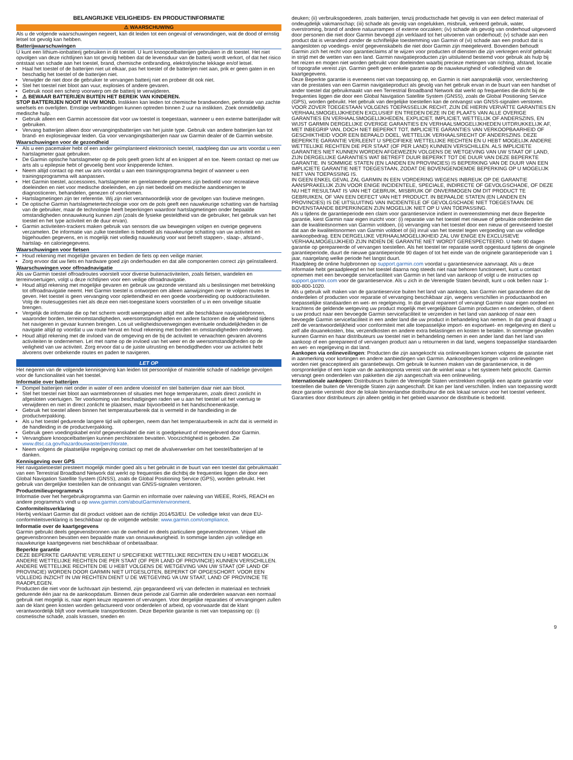BELANGRIJKE VEILIGHEIDS- EN PRODUCTINFORMATIE
⚠ WAARSCHUWING
Als u de volgende waarschuwingen negeert, kan dit leiden tot een ongeval of verwondingen, wat de dood of ernstig letsel tot gevolg kan hebben.
Batterijwaarschuwingen
U kunt een lithium-ionbatterij gebruiken in dit toestel. U kunt knoopcelbatterijen gebruiken in dit toestel. Het niet opvolgen van deze richtlijnen kan tot gevolg hebben dat de levensduur van de batterij wordt verkort, of dat het risico ontstaat van schade aan het toestel, brand, chemische ontbranding, elektrolytische lekkage en/of letsel.
Haal het toestel of de batterijen niet uit elkaar, pas het toestel of de batterijen niet aan, prik er geen gaten in en beschadig het toestel of de batterijen niet.
Verwijder de niet door de gebruiker te vervangen batterij niet en probeer dit ook niet.
Stel het toestel niet bloot aan vuur, explosies of andere gevaren.
Gebruik nooit een scherp voorwerp om de batterij te verwijderen.
⚠ BEWAAR BATTERIJEN BUITEN HET BEREIK VAN KINDEREN.
STOP BATTERIJEN NOOIT IN UW MOND. Inslikken kan leiden tot chemische brandwonden, perforatie van zachte weefsels en overlijden. Ernstige verbrandingen kunnen optreden binnen 2 uur na inslikken. Zoek onmiddellijk medische hulp.
Gebruik alleen een Garmin accessoire dat voor uw toestel is toegestaan, wanneer u een externe batterijlader wilt gebruiken.
Vervang batterijen alleen door vervangingsbatterijen van het juiste type. Gebruik van andere batterijen kan tot brand- en explosiegevaar leiden. Ga voor vervangingsbatterijen naar uw Garmin dealer of de Garmin website.
Waarschuwingen voor de gezondheid
Als u een pacemaker hebt of een ander geïmplanteerd elektronisch toestel, raadpleeg dan uw arts voordat u een hartslagmeter gaat gebruiken.
De Garmin optische hartslagmeter op de pols geeft groen licht af en knippert af en toe. Neem contact op met uw arts als u epilepsie hebt of gevoelig bent voor knipperende lichten.
Neem altijd contact op met uw arts voordat u aan een trainingsprogramma begint of wanneer u een trainingsprogramma wilt aanpassen.
Het Garmin toestel, accessoires, hartslagmeter en gerelateerde gegevens zijn bedoeld voor recreatieve doeleinden en niet voor medische doeleinden, en zijn niet bedoeld om medische aandoeningen te diagnosticeren, behandelen, genezen of voorkomen.
Hartslagmetingen zijn ter referentie. Wij zijn niet verantwoordelijk voor de gevolgen van foutieve metingen.
De optische Garmin hartslagmetertechnologie voor om de pols geeft een nauwkeurige schatting van de hartslag van de gebruiker, maar de technologie heeft beperkingen waardoor hartslagmetingen onder bepaalde omstandigheden onnauwkeurig kunnen zijn (zoals de fysieke gesteldheid van de gebruiker, het gebruik van het toestel en het type activiteit en de duur ervan).
Garmin activiteiten-trackers maken gebruik van sensors die uw bewegingen volgen en overige gegevens verzamelen. De informatie van zulke toestellen is bedoeld als nauwkeurige schatting van uw activiteit en bijgehouden gegevens, en is mogelijk niet volledig nauwkeurig voor wat betreft stappen-, slaap-, afstand-, hartslag- en caloriegegevens.
Waarschuwingen voor fietsen
Houd rekening met mogelijke gevaren en bedien de fiets op een veilige manier.
Zorg ervoor dat uw fiets en hardware goed zijn onderhouden en dat alle componenten correct zijn geïnstalleerd.
Waarschuwingen voor offroadnavigatie
Als uw Garmin toestel offroadroutes voorstelt voor diverse buitenactiviteiten, zoals fietsen, wandelen en terreinvoertuigen, volgt u deze richtlijnen voor een veilige offroadnavigatie.
Houd altijd rekening met mogelijke gevaren en gebruik uw gezonde verstand als u beslissingen met betrekking tot offroadnavigatie neemt. Het Garmin toestel is ontworpen om alleen aanwijzingen over te volgen routes te geven. Het toestel is geen vervanging voor oplettendheid en een goede voorbereiding op outdooractiviteiten. Volg de routesuggesties niet als deze een niet-toegestane koers voorstellen of u in een onveilige situatie brengen.
Vergelijk de informatie die op het scherm wordt weergegeven altijd met alle beschikbare navigatiebronnen, waaronder borden, terreinomstandigheden, weersomstandigheden en andere factoren die de veiligheid tijdens het navigeren in gevaar kunnen brengen. Los uit veiligheidsoverwegingen eventuele onduidelijkheden in de navigatie altijd op voordat u uw route hervat en houd rekening met borden en omstandigheden onderweg.
Houd altijd rekening met de invloed van de omgeving en de bij de activiteit te verwachten gevaren alvorens activiteiten te ondernemen. Let met name op de invloed van het weer en de weersomstandigheden op de veiligheid van uw activiteit. Zorg ervoor dat u de juiste uitrusting en benodigdheden voor uw activiteit hebt alvorens over onbekende routes en paden te navigeren.
LET OP
Het negeren van de volgende kennisgeving kan leiden tot persoonlijke of materiële schade of nadelige gevolgen voor de functionaliteit van het toestel.
Informatie over batterijen
Dompel batterijen niet onder in water of een andere vloeistof en stel batterijen daar niet aan bloot.
Stel het toestel niet bloot aan warmtebronnen of situaties met hoge temperaturen, zoals direct zonlicht in afgesloten voertuigen. Ter voorkoming van beschadigingen raden we u aan het toestel uit het voertuig te verwijderen en niet in direct zonlicht te plaatsen, maar bijvoorbeeld in het handschoenenkastje.
Gebruik het toestel alleen binnen het temperatuurbereik dat is vermeld in de handleiding in de productverpakking.
Als u het toestel gedurende langere tijd wilt opbergen, neem dan het temperatuurbereik in acht dat is vermeld in de handleiding in de productverpakking.
Gebruik geen voedingskabel en/of gegevenskabel die niet is goedgekeurd of meegeleverd door Garmin.
Vervangbare knoopcelbatterijen kunnen perchloraten bevatten. Voorzichtigheid is geboden. Zie www.dtsc.ca.gov/hazardouswaste/perchlorate.
Neem volgens de plaatselijke regelgeving contact op met de afvalverwerker om het toestel/batterijen af te danken.
Kennisgeving over GPS
Het navigatietoestel presteert mogelijk minder goed als u het gebruikt in de buurt van een toestel dat gebruikmaakt van een Terrestrial Broadband Network dat werkt op frequenties die dichtbij de frequenties liggen die door een Global Navigation Satellite System (GNSS), zoals de Global Positioning Service (GPS), worden gebruikt. Het gebruik van dergelijke toestellen kan de ontvangst van GNSS-signalen verstoren.
Productmilieuprogramma's
Informatie over het hergebruikprogramma van Garmin en informatie over naleving van WEEE, RoHS, REACH en andere programma's vindt u op www.garmin.com/aboutGarmin/environment.
Conformiteitsverklaring
Hierbij verklaart Garmin dat dit product voldoet aan de richtlijn 2014/53/EU. De volledige tekst van deze EU-conformiteitsverklaring is beschikbaar op de volgende website: www.garmin.com/compliance.
Informatie over de kaartgegevens
Garmin gebruikt deels gegevensbronnen van de overheid en deels particuliere gegevensbronnen. Vrijwel alle gegevensbronnen bevatten een bepaalde mate van onnauwkeurigheid. In sommige landen zijn volledige en nauwkeurige kaartgegevens niet beschikbaar of onbetaalbaar.
Beperkte garantie
DEZE BEPERKTE GARANTIE VERLEENT U SPECIFIEKE WETTELIJKE RECHTEN EN U HEBT MOGELIJK ANDERE WETTELIJKE RECHTEN DIE PER STAAT (OF PER LAND OF PROVINCIE) KUNNEN VERSCHILLEN. ANDERE WETTELIJKE RECHTEN DIE U HEBT VOLGENS DE WETGEVING VAN UW STAAT (OF LAND OF PROVINCIE) WORDEN DOOR GARMIN NIET UITGESLOTEN, BEPERKT OF OPGESCHORT. VOOR EEN VOLLEDIG INZICHT IN UW RECHTEN DIENT U DE WETGEVING VA UW STAAT, LAND OF PROVINCIE TE RAADPLEGEN.
Producten die niet voor de luchtvaart zijn bestemd, zijn gegarandeerd vrij van defecten in materiaal en techniek gedurende één jaar na de aankoopdatum. Binnen deze periode zal Garmin alle onderdelen waarvan een normaal gebruik niet mogelijk is, naar eigen keuze repareren of vervangen. Voor dergelijke reparaties of vervangingen zullen aan de klant geen kosten worden gefactureerd voor onderdelen of arbeid, op voorwaarde dat de klant verantwoordelijk blijft voor eventuele transportkosten. Deze Beperkte garantie is niet van toepassing op: (i) cosmetische schade, zoals krassen, sneden en
deuken; (ii) verbruiksgoederen, zoals batterijen, tenzij productschade het gevolg is van een defect materiaal of ondeugdelijk vakmanschap; (iii) schade als gevolg van ongelukken, misbruik, verkeerd gebruik, water, overstroming, brand of andere natuurrampen of externe oorzaken; (iv) schade als gevolg van onderhoud uitgevoerd door personen die niet door Garmin bevoegd zijn verklaard tot het uitvoeren van onderhoud; (v) schade aan een product dat is veranderd zonder de schriftelijke toestemming van Garmin of (vi) schade aan een product dat is aangesloten op voedings- en/of gegevenskabels die niet door Garmin zijn meegeleverd. Bovendien behoudt Garmin zich het recht voor garantieclaims af te wijzen voor producten of diensten die zijn verkregen en/of gebruikt in strijd met de wetten van een land. Garmin navigatieproducten zijn uitsluitend bestemd voor gebruik als hulp bij het reizen en mogen niet worden gebruikt voor doeleinden waarbij precieze metingen van richting, afstand, locatie of topografie vereist zijn. Garmin geeft geen enkele garantie op de nauwkeurigheid of volledigheid van de kaartgegevens.
Deze Beperkte garantie is eveneens niet van toepassing op, en Garmin is niet aansprakelijk voor, verslechtering van de prestaties van een Garmin navigatieproduct als gevolg van het gebruik ervan in de buurt van een handset of ander toestel dat gebruikmaakt van een Terrestrial Broadband Network dat werkt op frequenties die dicht bij de frequenties liggen die door een Global Navigation Satellite System (GNSS), zoals de Global Positioning Service (GPS), worden gebruikt. Het gebruik van dergelijke toestellen kan de ontvangst van GNSS-signalen verstoren.
VOOR ZOVER TOEGESTAAN VOLGENS TOEPASSELIJK RECHT, ZIJN DE HIERIN VERVATTE GARANTIES EN VERHAALSMOGELIJKHEDEN EXCLUSIEF EN TREDEN DEZE IN DE PLAATS VAN ALLE OVERIGE GARANTIES EN VERHAALSMOGELIJKHEDEN, EXPLICIET, IMPLICIET, WETTELIJK OF ANDERSZINS, EN WIJST GARMIN DERGELIJKE OVERIGE GARANTIES EN VERHAALSMOGELIJKHEDEN UITDRUKKELIJK AF, MET INBEGRIP VAN, DOCH NIET BEPERKT TOT, IMPLICIETE GARANTIES VAN VERKOOPBAARHEID OF GESCHIKTHEID VOOR EEN BEPAALD DOEL, WETTELIJK VERHAALSRECHT OF ANDERSZINS. DEZE BEPERKTE GARANTIE VERLEENT U SPECIFIEKE WETTELIJKE RECHTEN EN U HEBT MOGELIJK ANDERE WETTELIJKE RECHTEN DIE PER STAAT (OF PER LAND) KUNNEN VERSCHILLEN. ALS IMPLICIETE GARANTIES NIET KUNNEN WORDEN AFGEWEZEN VOLGENS DE WETGEVING VAN UW STAAT OF LAND, ZIJN DERGELIJKE GARANTIES WAT BETREFT DUUR BEPERKT TOT DE DUUR VAN DEZE BEPERKTE GARANTIE. IN SOMMIGE STATEN (EN LANDEN EN PROVINCIES) IS BEPERKING VAN DE DUUR VAN EEN IMPLICIETE GARANTIE NIET TOEGESTAAN, ZODAT DE BOVENGENOEMDE BEPERKING OP U MOGELIJK NIET VAN TOEPASSING IS.
IN GEEN ENKEL GEVAL ZAL GARMIN IN EEN VORDERING WEGENS INBREUK OP DE GARANTIE AANSPRAKELIJK ZIJN VOOR ENIGE INCIDENTELE, SPECIALE, INDIRECTE OF GEVOLGSCHADE, OF DEZE NU HET RESULTAAT IS VAN HET GEBRUIK, MISBRUIK OF ONVERMOGEN OM DIT PRODUCT TE GEBRUIKEN, OF VAN EEN DEFECT VAN HET PRODUCT. IN BEPAALDE STATEN (EN LANDEN EN PROVINCIES) IS DE UITSLUITING VAN INCIDENTELE OF GEVOLGSCHADE NIET TOEGESTAAN. DE BOVENSTAANDE BEPERKINGEN ZIJN MOGELIJK NIET OP U VAN TOEPASSING.
Als u tijdens de garantieperiode een claim voor garantieservice indient in overeenstemming met deze Beperkte garantie, kiest Garmin naar eigen inzicht voor: (i) reparatie van het toestel met nieuwe of gebruikte onderdelen die aan de kwaliteitsnormen van Garmin voldoen, (ii) vervanging van het toestel door een nieuw of gereviseerd toestel dat aan de kwaliteitsnormen van Garmin voldoet of (iii) inruil van het toestel tegen vergoeding van uw volledige aankoopbedrag. EEN DERGELIJKE VERHAALMOGELIJKHEID ZAL UW ENIGE EN EXCLUSIEVE VERHAALMOGELIJKHEID ZIJN INDIEN DE GARANTIE NIET WORDT GERESPECTEERD. U hebt 90 dagen garantie op gerepareerde of vervangen toestellen. Als het toestel ter reparatie wordt opgestuurd tijdens de originele garantieperiode, duurt de nieuwe garantieperiode 90 dagen of tot het einde van de originele garantieperiode van 1 jaar, naargelang welke periode het langst duurt.
Raadpleeg de online hulpbronnen op support.garmin.com voordat u garantieservice aanvraagt. Als u deze informatie hebt geraadpleegd en het toestel daarna nog steeds niet naar behoren functioneert, kunt u contact opnemen met een bevoegde servicefaciliteit van Garmin in het land van aankoop of volgt u de instructies op support.garmin.com voor de garantieservice. Als u zich in de Verenigde Staten bevindt, kunt u ook bellen naar 1-800-800-1020.
Als u gebruik wilt maken van de garantieservice buiten het land van aankoop, kan Garmin niet garanderen dat de onderdelen of producten voor reparatie of vervanging beschikbaar zijn, wegens verschillen in productaanbod en toepasselijke standaarden en wet- en regelgeving. In dat geval repareert of vervangt Garmin naar eigen oordeel en krachtens de geldende wetgeving uw product mogelijk met vergelijkbare Garmin producten en onderdelen, of dient u uw product naar een bevoegde Garmin servicefaciliteit te verzenden in het land van aankoop of naar een bevoegde Garmin servicefaciliteit in een ander land die uw product in behandeling kan nemen. In dat geval draagt u zelf de verantwoordelijkheid voor conformiteit met alle toepasselijke import- en exportwet- en regelgeving en dient u zelf alle douanekosten, btw, verzendkosten en andere extra belastingen en kosten te betalen. In sommige gevallen kunnen Garmin en haar distributeurs uw toestel niet in behandeling nemen in een ander land dan het land van aankoop of een gerepareerd of vervangen product aan u retourneren in dat land, wegens toepasselijke standaarden en wet- en regelgeving in dat land.
Aankopen via onlineveilingen: Producten die zijn aangekocht via onlineveilingen komen volgens de garantie niet in aanmerking voor kortingen en andere aanbiedingen van Garmin. Aankoopbevestigingen van onlineveilingen worden niet geaccepteerd als garantiebewijs. Om gebruik te kunnen maken van de garantieservice, is de oorspronkelijke of een kopie van de aankoopnota vereist van de winkel waar u het systeem hebt gekocht. Garmin vervangt geen onderdelen van pakketten die zijn aangeschaft via een onlineveiling.
Internationale aankopen: Distributeurs buiten de Verenigde Staten verstrekken mogelijk een aparte garantie voor toestellen die buiten de Verenigde Staten zijn aangeschaft. Dit kan per land verschillen. Indien van toepassing wordt deze garantie verstrekt door de lokale binnenlandse distributeur die ook lokaal service voor het toestel verleent. Garanties door distributeurs zijn alleen geldig in het gebied waarvoor de distributie is bedoeld.
9